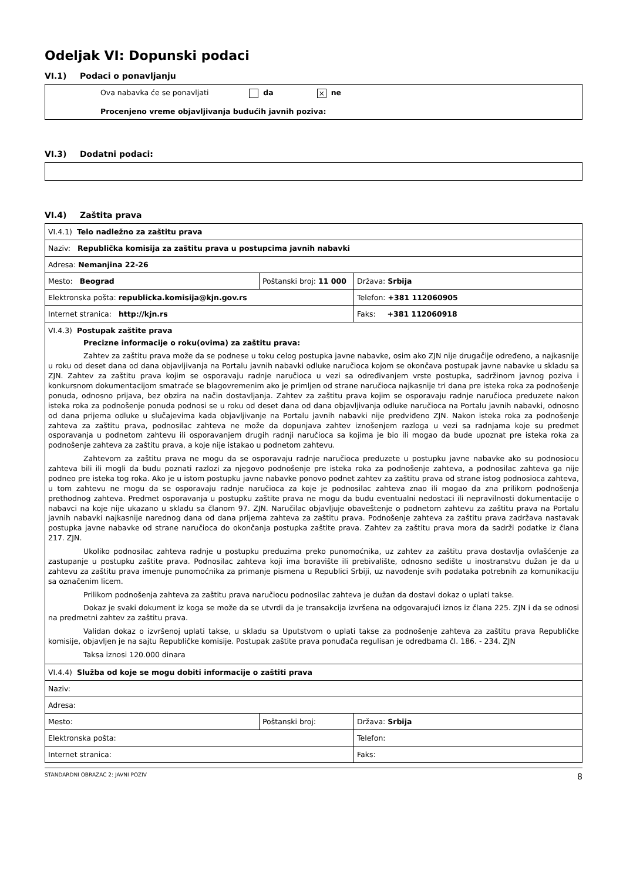Odeljak VI: Dopunski podaci
VI.1) Podaci o ponavljanju
Ova nabavka će se ponavljati da × ne
Procenjeno vreme objavljivanja budućih javnih poziva:
VI.3) Dodatni podaci:
VI.4) Zaštita prava
| VI.4.1) Telo nadležno za zaštitu prava | | |
| Naziv: Republička komisija za zaštitu prava u postupcima javnih nabavki | | |
| Adresa: Nemanjina 22-26 | | |
| Mesto: Beograd | Poštanski broj: 11 000 | Država: Srbija |
| Elektronska pošta: republicka.komisija@kjn.gov.rs | | Telefon: +381 112060905 |
| Internet stranica: http://kjn.rs | | Faks: +381 112060918 |
| VI.4.3) Postupak zaštite prava Precizne informacije o roku(ovima) za zaštitu prava: Zahtev za zaštitu prava može da se podnese u toku celog postupka javne nabavke, osim ako ZJN nije drugačije određeno, a najkasnije u roku od deset dana od dana objavljivanja na Portalu javnih nabavki odluke naručioca kojom se okončava postupak javne nabavke u skladu sa ZJN. Zahtev za zaštitu prava kojim se osporavaju radnje naručioca u vezi sa određivanjem vrste postupka, sadržinom javnog poziva i konkursnom dokumentacijom smatraće se blagovremenim ako je primljen od strane naručioca najkasnije tri dana pre isteka roka za podnošenje ponuda, odnosno prijava, bez obzira na način dostavljanja. Zahtev za zaštitu prava kojim se osporavaju radnje naručioca preduzete nakon isteka roka za podnošenje ponuda podnosi se u roku od deset dana od dana objavljivanja odluke naručioca na Portalu javnih nabavki, odnosno od dana prijema odluke u slučajevima kada objavljivanje na Portalu javnih nabavki nije predviđeno ZJN. Nakon isteka roka za podnošenje zahteva za zaštitu prava, podnosilac zahteva ne može da dopunjava zahtev iznošenjem razloga u vezi sa radnjama koje su predmet osporavanja u podnetom zahtevu ili osporavanjem drugih radnji naručioca sa kojima je bio ili mogao da bude upoznat pre isteka roka za podnošenje zahteva za zaštitu prava, a koje nije istakao u podnetom zahtevu. Zahtevom za zaštitu prava ne mogu da se osporavaju radnje naručioca preduzete u postupku javne nabavke ako su podnosiocu zahteva bili ili mogli da budu poznati razlozi za njegovo podnošenje pre isteka roka za podnošenje zahteva, a podnosilac zahteva ga nije podneo pre isteka tog roka. Ako je u istom postupku javne nabavke ponovo podnet zahtev za zaštitu prava od strane istog podnosioca zahteva, u tom zahtevu ne mogu da se osporavaju radnje naručioca za koje je podnosilac zahteva znao ili mogao da zna prilikom podnošenja prethodnog zahteva. Predmet osporavanja u postupku zaštite prava ne mogu da budu eventualni nedostaci ili nepravilnosti dokumentacije o nabavci na koje nije ukazano u skladu sa članom 97. ZJN. Naručilac objavljuje obaveštenje o podnetom zahtevu za zaštitu prava na Portalu javnih nabavki najkasnije narednog dana od dana prijema zahteva za zaštitu prava. Podnošenje zahteva za zaštitu prava zadržava nastavak postupka javne nabavke od strane naručioca do okončanja postupka zaštite prava. Zahtev za zaštitu prava mora da sadrži podatke iz člana 217. ZJN. Ukoliko podnosilac zahteva radnje u postupku preduzima preko punomoćnika, uz zahtev za zaštitu prava dostavlja ovlašćenje za zastupanje u postupku zaštite prava. Podnosilac zahteva koji ima boravište ili prebivalište, odnosno sedište u inostranstvu dužan je da u zahtevu za zaštitu prava imenuje punomoćnika za primanje pismena u Republici Srbiji, uz navođenje svih podataka potrebnih za komunikaciju sa označenim licem. Prilikom podnošenja zahteva za zaštitu prava naručiocu podnosilac zahteva je dužan da dostavi dokaz o uplati takse. Dokaz je svaki dokument iz koga se može da se utvrdi da je transakcija izvršena na odgovarajući iznos iz člana 225. ZJN i da se odnosi na predmetni zahtev za zaštitu prava. Validan dokaz o izvršenoj uplati takse, u skladu sa Uputstvom o uplati takse za podnošenje zahteva za zaštitu prava Republičke komisije, objavljen je na sajtu Republičke komisije. Postupak zaštite prava ponuđača regulisan je odredbama čl. 186. - 234. ZJN Taksa iznosi 120.000 dinara | | |
| VI.4.4) Služba od koje se mogu dobiti informacije o zaštiti prava | | |
| Naziv: | | |
| Adresa: | | |
| Mesto: | Poštanski broj: | Država: Srbija |
| Elektronska pošta: | | Telefon: |
| Internet stranica: | | Faks: |
STANDARDNI OBRAZAC 2: JAVNI POZIV 8